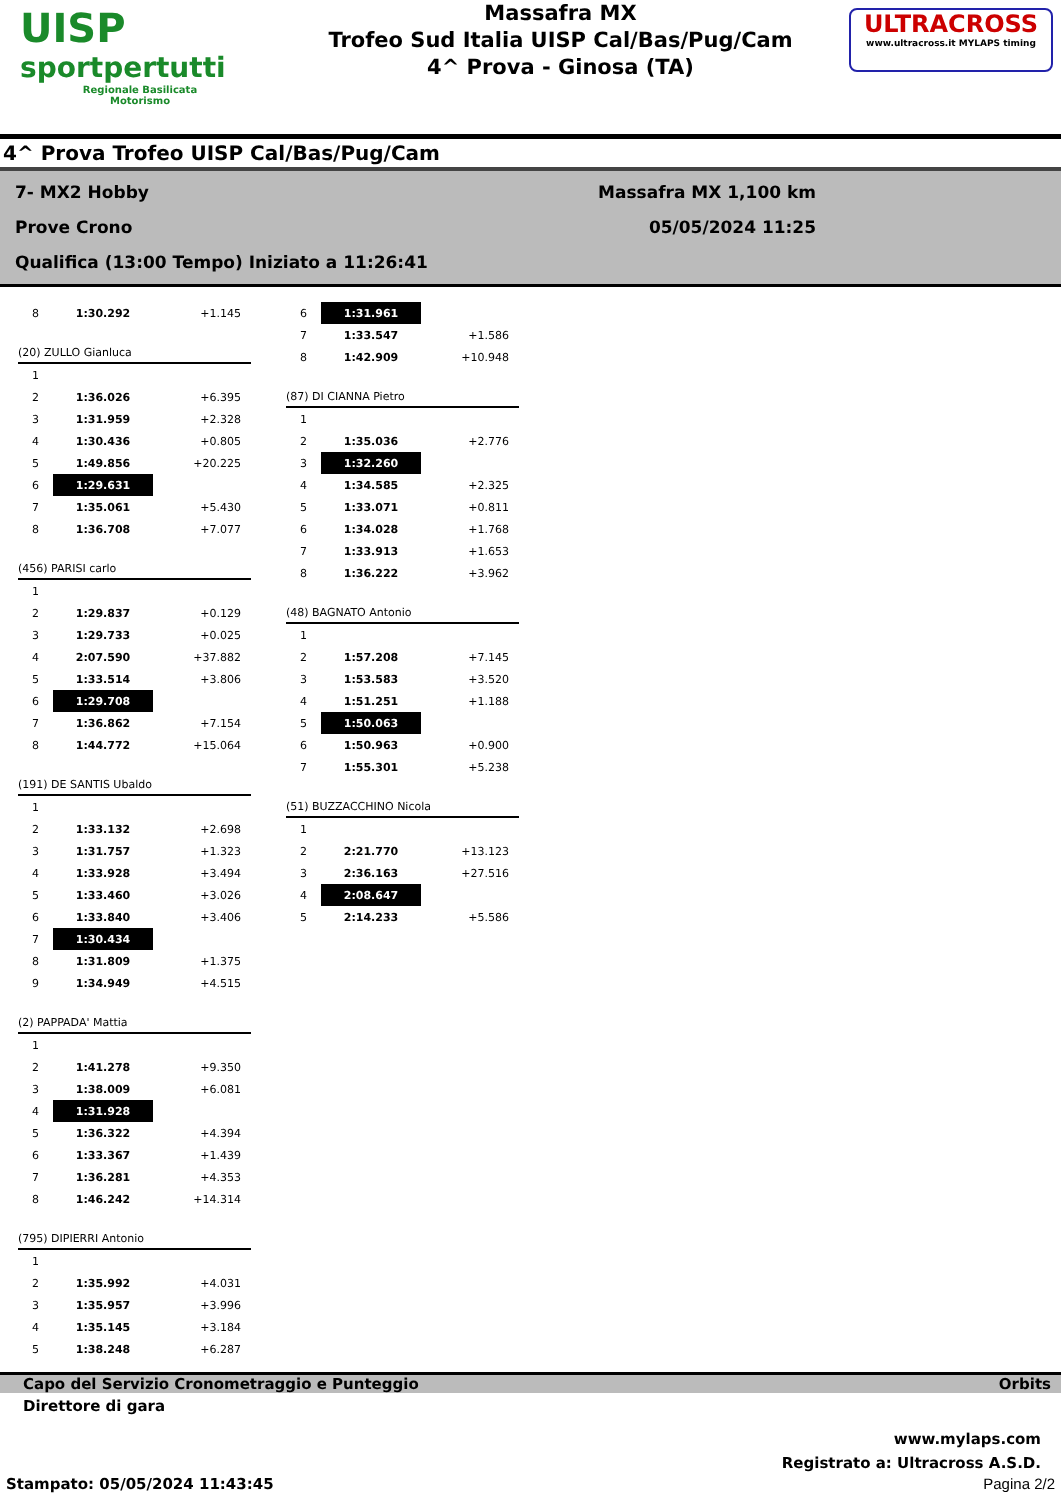UISP
sportpertutti
Regionale Basilicata
Motorismo
Massafra MX
Trofeo Sud Italia UISP Cal/Bas/Pug/Cam
4^ Prova - Ginosa (TA)
ULTRACROSS
www.ultracross.it MYLAPS timing
4^ Prova Trofeo UISP Cal/Bas/Pug/Cam
7- MX2 Hobby
Prove Crono
Qualifica (13:00 Tempo) Iniziato a 11:26:41
Massafra MX 1,100 km
05/05/2024 11:25
| 8 | 1:30.292 | +1.145 |
(20) ZULLO Gianluca
| 1 | | |
| 2 | 1:36.026 | +6.395 |
| 3 | 1:31.959 | +2.328 |
| 4 | 1:30.436 | +0.805 |
| 5 | 1:49.856 | +20.225 |
| 6 | 1:29.631 | |
| 7 | 1:35.061 | +5.430 |
| 8 | 1:36.708 | +7.077 |
(456) PARISI carlo
| 1 | | |
| 2 | 1:29.837 | +0.129 |
| 3 | 1:29.733 | +0.025 |
| 4 | 2:07.590 | +37.882 |
| 5 | 1:33.514 | +3.806 |
| 6 | 1:29.708 | |
| 7 | 1:36.862 | +7.154 |
| 8 | 1:44.772 | +15.064 |
(191) DE SANTIS Ubaldo
| 1 | | |
| 2 | 1:33.132 | +2.698 |
| 3 | 1:31.757 | +1.323 |
| 4 | 1:33.928 | +3.494 |
| 5 | 1:33.460 | +3.026 |
| 6 | 1:33.840 | +3.406 |
| 7 | 1:30.434 | |
| 8 | 1:31.809 | +1.375 |
| 9 | 1:34.949 | +4.515 |
(2) PAPPADA' Mattia
| 1 | | |
| 2 | 1:41.278 | +9.350 |
| 3 | 1:38.009 | +6.081 |
| 4 | 1:31.928 | |
| 5 | 1:36.322 | +4.394 |
| 6 | 1:33.367 | +1.439 |
| 7 | 1:36.281 | +4.353 |
| 8 | 1:46.242 | +14.314 |
(795) DIPIERRI Antonio
| 1 | | |
| 2 | 1:35.992 | +4.031 |
| 3 | 1:35.957 | +3.996 |
| 4 | 1:35.145 | +3.184 |
| 5 | 1:38.248 | +6.287 |
| 6 | 1:31.961 | |
| 7 | 1:33.547 | +1.586 |
| 8 | 1:42.909 | +10.948 |
(87) DI CIANNA Pietro
| 1 | | |
| 2 | 1:35.036 | +2.776 |
| 3 | 1:32.260 | |
| 4 | 1:34.585 | +2.325 |
| 5 | 1:33.071 | +0.811 |
| 6 | 1:34.028 | +1.768 |
| 7 | 1:33.913 | +1.653 |
| 8 | 1:36.222 | +3.962 |
(48) BAGNATO Antonio
| 1 | | |
| 2 | 1:57.208 | +7.145 |
| 3 | 1:53.583 | +3.520 |
| 4 | 1:51.251 | +1.188 |
| 5 | 1:50.063 | |
| 6 | 1:50.963 | +0.900 |
| 7 | 1:55.301 | +5.238 |
(51) BUZZACCHINO Nicola
| 1 | | |
| 2 | 2:21.770 | +13.123 |
| 3 | 2:36.163 | +27.516 |
| 4 | 2:08.647 | |
| 5 | 2:14.233 | +5.586 |
Capo del Servizio Cronometraggio e Punteggio Orbits
Direttore di gara
www.mylaps.com
Registrato a: Ultracross A.S.D.
Stampato: 05/05/2024 11:43:45 Pagina 2/2